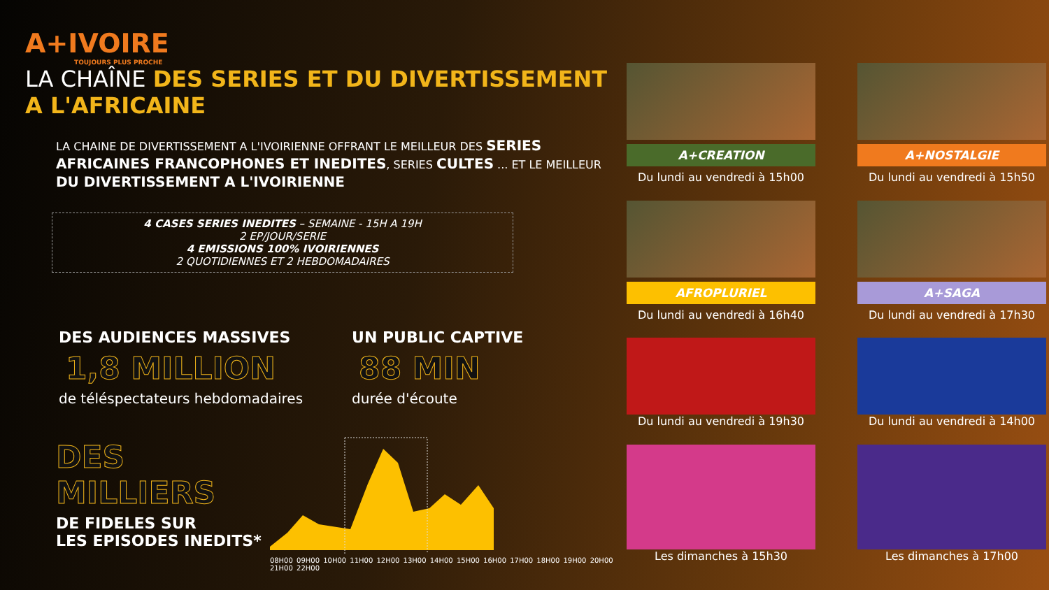A+IVOIRE TOUJOURS PLUS PROCHE
LA CHAÎNE DES SERIES ET DU DIVERTISSEMENT
A L'AFRICAINE
LA CHAINE DE DIVERTISSEMENT A L'IVOIRIENNE OFFRANT LE MEILLEUR DES SERIES AFRICAINES FRANCOPHONES ET INEDITES, SERIES CULTES ... ET LE MEILLEUR DU DIVERTISSEMENT A L'IVOIRIENNE
4 CASES SERIES INEDITES – SEMAINE - 15H A 19H
2 EP/JOUR/SERIE
4 EMISSIONS 100% IVOIRIENNES
2 QUOTIDIENNES ET 2 HEBDOMADAIRES
DES AUDIENCES MASSIVES
1,8 MILLION
de téléspectateurs hebdomadaires
UN PUBLIC CAPTIVE
88 MIN
durée d'écoute
DES MILLIERS
DE FIDELES SUR
LES EPISODES INEDITS*
08H00 09H00 10H00 11H00 12H00 13H00 14H00 15H00 16H00 17H00 18H00 19H00 20H00 21H00 22H00
A+CREATION
Du lundi au vendredi à 15h00
A+NOSTALGIE
Du lundi au vendredi à 15h50
AFROPLURIEL
Du lundi au vendredi à 16h40
A+SAGA
Du lundi au vendredi à 17h30
Du lundi au vendredi à 19h30
Du lundi au vendredi à 14h00
Les dimanches à 15h30
Les dimanches à 17h00